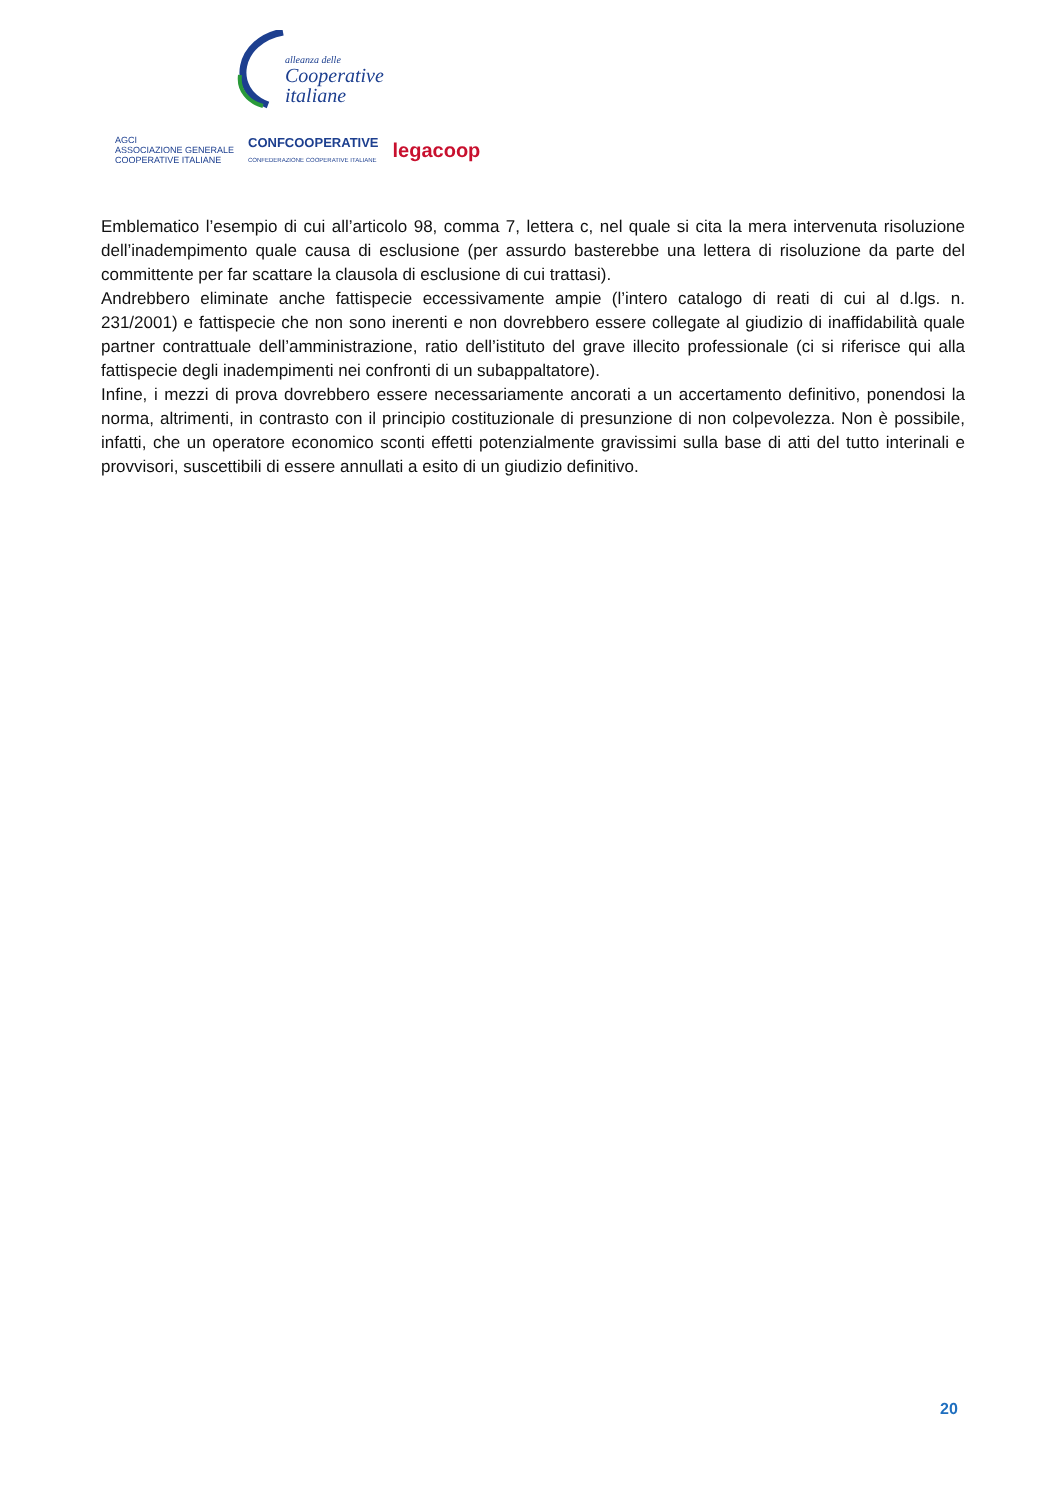alleanza delle
Cooperative
italiane
AGCI
ASSOCIAZIONE GENERALE
COOPERATIVE ITALIANE
CONFCOOPERATIVE
CONFEDERAZIONE COOPERATIVE ITALIANE
legacoop
Emblematico l’esempio di cui all’articolo 98, comma 7, lettera c, nel quale si cita la mera intervenuta risoluzione dell’inadempimento quale causa di esclusione (per assurdo basterebbe una lettera di risoluzione da parte del committente per far scattare la clausola di esclusione di cui trattasi).
Andrebbero eliminate anche fattispecie eccessivamente ampie (l’intero catalogo di reati di cui al d.lgs. n. 231/2001) e fattispecie che non sono inerenti e non dovrebbero essere collegate al giudizio di inaffidabilità quale partner contrattuale dell’amministrazione, ratio dell’istituto del grave illecito professionale (ci si riferisce qui alla fattispecie degli inadempimenti nei confronti di un subappaltatore).
Infine, i mezzi di prova dovrebbero essere necessariamente ancorati a un accertamento definitivo, ponendosi la norma, altrimenti, in contrasto con il principio costituzionale di presunzione di non colpevolezza. Non è possibile, infatti, che un operatore economico sconti effetti potenzialmente gravissimi sulla base di atti del tutto interinali e provvisori, suscettibili di essere annullati a esito di un giudizio definitivo.
20